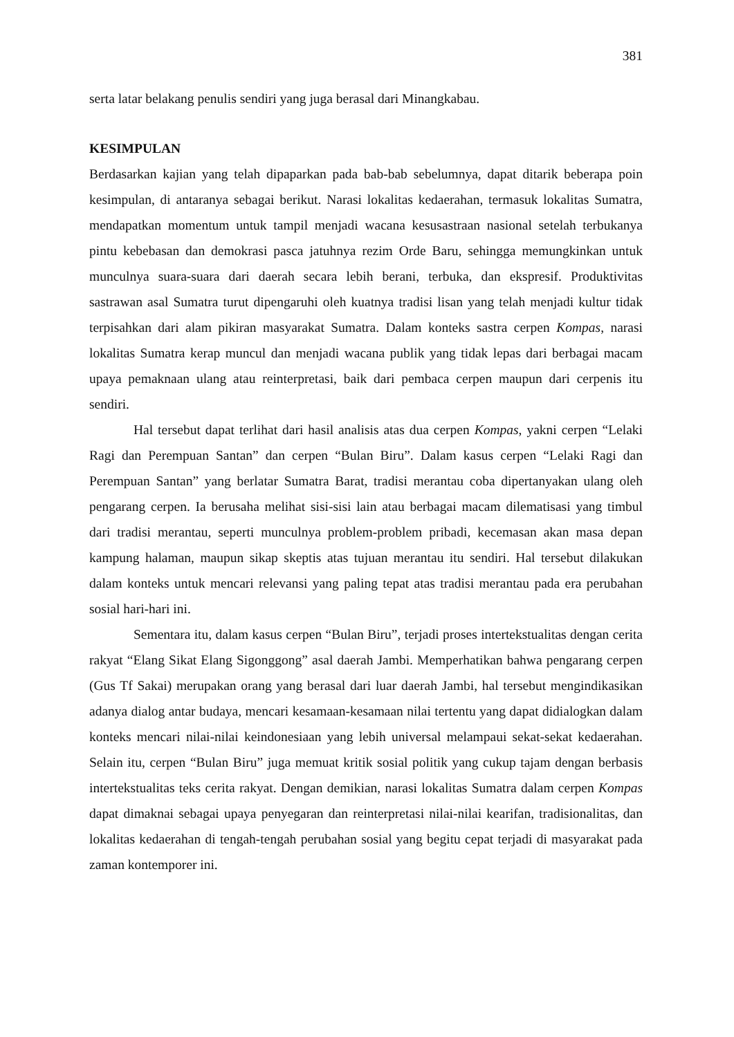381
serta latar belakang penulis sendiri yang juga berasal dari Minangkabau.
KESIMPULAN
Berdasarkan kajian yang telah dipaparkan pada bab-bab sebelumnya, dapat ditarik beberapa poin kesimpulan, di antaranya sebagai berikut. Narasi lokalitas kedaerahan, termasuk lokalitas Sumatra, mendapatkan momentum untuk tampil menjadi wacana kesusastraan nasional setelah terbukanya pintu kebebasan dan demokrasi pasca jatuhnya rezim Orde Baru, sehingga memungkinkan untuk munculnya suara-suara dari daerah secara lebih berani, terbuka, dan ekspresif. Produktivitas sastrawan asal Sumatra turut dipengaruhi oleh kuatnya tradisi lisan yang telah menjadi kultur tidak terpisahkan dari alam pikiran masyarakat Sumatra. Dalam konteks sastra cerpen Kompas, narasi lokalitas Sumatra kerap muncul dan menjadi wacana publik yang tidak lepas dari berbagai macam upaya pemaknaan ulang atau reinterpretasi, baik dari pembaca cerpen maupun dari cerpenis itu sendiri.
Hal tersebut dapat terlihat dari hasil analisis atas dua cerpen Kompas, yakni cerpen “Lelaki Ragi dan Perempuan Santan” dan cerpen “Bulan Biru”. Dalam kasus cerpen “Lelaki Ragi dan Perempuan Santan” yang berlatar Sumatra Barat, tradisi merantau coba dipertanyakan ulang oleh pengarang cerpen. Ia berusaha melihat sisi-sisi lain atau berbagai macam dilematisasi yang timbul dari tradisi merantau, seperti munculnya problem-problem pribadi, kecemasan akan masa depan kampung halaman, maupun sikap skeptis atas tujuan merantau itu sendiri. Hal tersebut dilakukan dalam konteks untuk mencari relevansi yang paling tepat atas tradisi merantau pada era perubahan sosial hari-hari ini.
Sementara itu, dalam kasus cerpen “Bulan Biru”, terjadi proses intertekstualitas dengan cerita rakyat “Elang Sikat Elang Sigonggong” asal daerah Jambi. Memperhatikan bahwa pengarang cerpen (Gus Tf Sakai) merupakan orang yang berasal dari luar daerah Jambi, hal tersebut mengindikasikan adanya dialog antar budaya, mencari kesamaan-kesamaan nilai tertentu yang dapat didialogkan dalam konteks mencari nilai-nilai keindonesiaan yang lebih universal melampaui sekat-sekat kedaerahan. Selain itu, cerpen “Bulan Biru” juga memuat kritik sosial politik yang cukup tajam dengan berbasis intertekstualitas teks cerita rakyat. Dengan demikian, narasi lokalitas Sumatra dalam cerpen Kompas dapat dimaknai sebagai upaya penyegaran dan reinterpretasi nilai-nilai kearifan, tradisionalitas, dan lokalitas kedaerahan di tengah-tengah perubahan sosial yang begitu cepat terjadi di masyarakat pada zaman kontemporer ini.